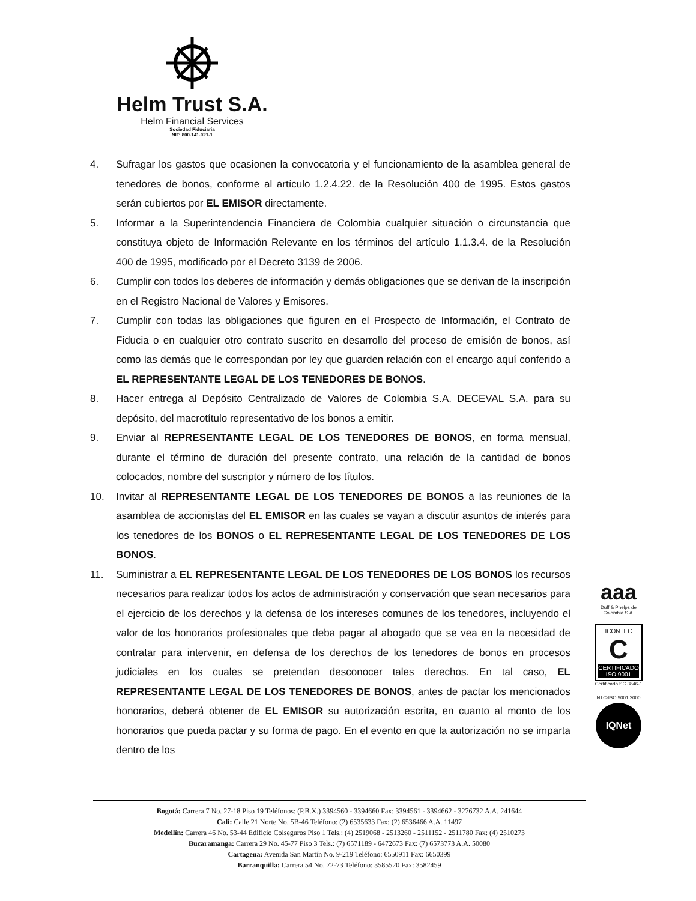Helm Trust S.A.
Helm Financial Services
Sociedad Fiduciaria
NIT: 800.141.021-1
4. Sufragar los gastos que ocasionen la convocatoria y el funcionamiento de la asamblea general de tenedores de bonos, conforme al artículo 1.2.4.22. de la Resolución 400 de 1995. Estos gastos serán cubiertos por EL EMISOR directamente.
5. Informar a la Superintendencia Financiera de Colombia cualquier situación o circunstancia que constituya objeto de Información Relevante en los términos del artículo 1.1.3.4. de la Resolución 400 de 1995, modificado por el Decreto 3139 de 2006.
6. Cumplir con todos los deberes de información y demás obligaciones que se derivan de la inscripción en el Registro Nacional de Valores y Emisores.
7. Cumplir con todas las obligaciones que figuren en el Prospecto de Información, el Contrato de Fiducia o en cualquier otro contrato suscrito en desarrollo del proceso de emisión de bonos, así como las demás que le correspondan por ley que guarden relación con el encargo aquí conferido a EL REPRESENTANTE LEGAL DE LOS TENEDORES DE BONOS.
8. Hacer entrega al Depósito Centralizado de Valores de Colombia S.A. DECEVAL S.A. para su depósito, del macrotítulo representativo de los bonos a emitir.
9. Enviar al REPRESENTANTE LEGAL DE LOS TENEDORES DE BONOS, en forma mensual, durante el término de duración del presente contrato, una relación de la cantidad de bonos colocados, nombre del suscriptor y número de los títulos.
10. Invitar al REPRESENTANTE LEGAL DE LOS TENEDORES DE BONOS a las reuniones de la asamblea de accionistas del EL EMISOR en las cuales se vayan a discutir asuntos de interés para los tenedores de los BONOS o EL REPRESENTANTE LEGAL DE LOS TENEDORES DE LOS BONOS.
11. Suministrar a EL REPRESENTANTE LEGAL DE LOS TENEDORES DE LOS BONOS los recursos necesarios para realizar todos los actos de administración y conservación que sean necesarios para el ejercicio de los derechos y la defensa de los intereses comunes de los tenedores, incluyendo el valor de los honorarios profesionales que deba pagar al abogado que se vea en la necesidad de contratar para intervenir, en defensa de los derechos de los tenedores de bonos en procesos judiciales en los cuales se pretendan desconocer tales derechos. En tal caso, EL REPRESENTANTE LEGAL DE LOS TENEDORES DE BONOS, antes de pactar los mencionados honorarios, deberá obtener de EL EMISOR su autorización escrita, en cuanto al monto de los honorarios que pueda pactar y su forma de pago. En el evento en que la autorización no se imparta dentro de los
aaa
Duff & Phelps de Colombia S.A.
ICONTEC
C
CERTIFICADO ISO 9001
Certificado SC 3846-1
NTC-ISO 9001 2000
IQNet
Bogotá: Carrera 7 No. 27-18 Piso 19 Teléfonos: (P.B.X.) 3394560 - 3394660 Fax: 3394561 - 3394662 - 3276732 A.A. 241644
Cali: Calle 21 Norte No. 5B-46 Teléfono: (2) 6535633 Fax: (2) 6536466 A.A. 11497
Medellín: Carrera 46 No. 53-44 Edificio Colseguros Piso 1 Tels.: (4) 2519068 - 2513260 - 2511152 - 2511780 Fax: (4) 2510273
Bucaramanga: Carrera 29 No. 45-77 Piso 3 Tels.: (7) 6571189 - 6472673 Fax: (7) 6573773 A.A. 50080
Cartagena: Avenida San Martín No. 9-219 Teléfono: 6550911 Fax: 6650399
Barranquilla: Carrera 54 No. 72-73 Teléfono: 3585520 Fax: 3582459